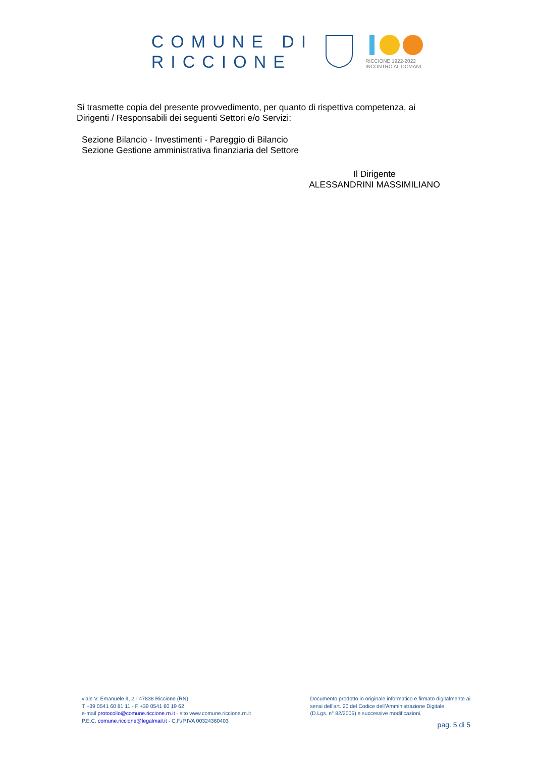COMUNE DI
RICCIONE
RICCIONE 1922-2022
INCONTRO AL DOMANI
Si trasmette copia del presente provvedimento, per quanto di rispettiva competenza, ai Dirigenti / Responsabili dei seguenti Settori e/o Servizi:
Sezione Bilancio - Investimenti - Pareggio di Bilancio
Sezione Gestione amministrativa finanziaria del Settore
Il Dirigente
ALESSANDRINI MASSIMILIANO
viale V. Emanuele II, 2 - 47838 Riccione (RN)
T +39 0541 60 81 11 - F +39 0541 60 19 62
e-mail protocollo@comune.riccione.rn.it - sito www.comune.riccione.rn.it
P.E.C. comune.riccione@legalmail.it - C.F./P.IVA 00324360403
Documento prodotto in originale informatico e firmato digitalmente ai
sensi dell’art. 20 del Codice dell’Amministrazione Digitale
(D.Lgs. n° 82/2005) e successive modificazioni.
pag. 5 di 5